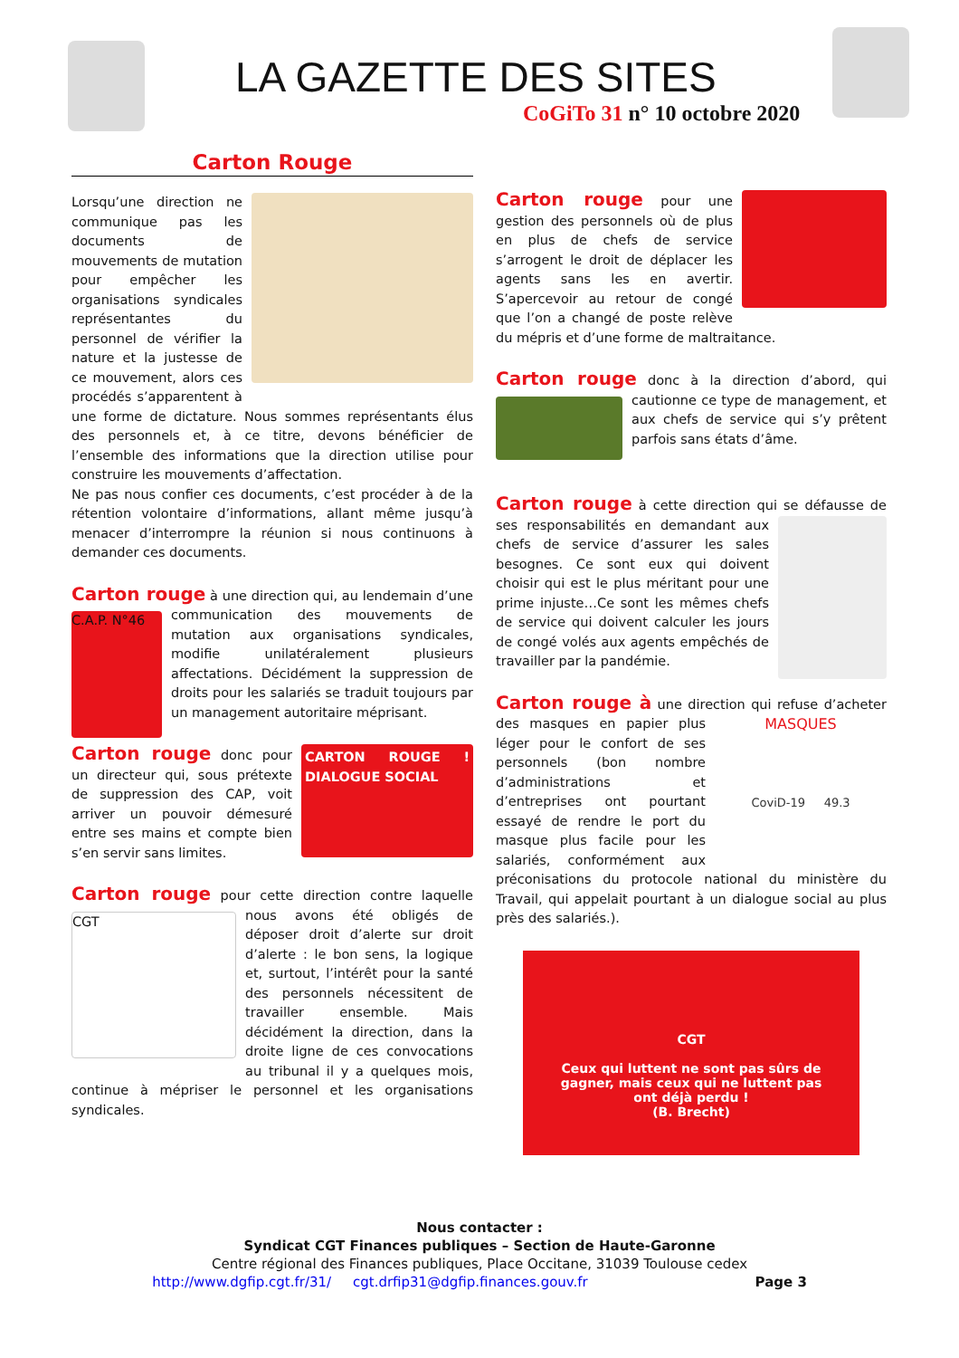LA GAZETTE DES SITES
CoGiTo 31 n° 10 octobre 2020
Carton Rouge
Lorsqu’une direction ne communique pas les documents de mouvements de mutation pour empêcher les organisations syndicales représentantes du personnel de vérifier la nature et la justesse de ce mouvement, alors ces procédés s’apparentent à une forme de dictature. Nous sommes représentants élus des personnels et, à ce titre, devons bénéficier de l’ensemble des informations que la direction utilise pour construire les mouvements d’affectation.
Ne pas nous confier ces documents, c’est procéder à de la rétention volontaire d’informations, allant même jusqu’à menacer d’interrompre la réunion si nous continuons à demander ces documents.
Carton rouge à une direction qui, au lendemain C.A.P. N°46 d’une communication des mouvements de mutation aux organisations syndicales, modifie unilatéralement plusieurs affectations. Décidément la suppression de droits pour les salariés se traduit toujours par un management autoritaire méprisant.
CARTON ROUGE ! DIALOGUE SOCIAL Carton rouge donc pour un directeur qui, sous prétexte de suppression des CAP, voit arriver un pouvoir démesuré entre ses mains et compte bien s’en servir sans limites.
Carton rouge pour cette direction contre laquelle CGT nous avons été obligés de déposer droit d’alerte sur droit d’alerte : le bon sens, la logique et, surtout, l’intérêt pour la santé des personnels nécessitent de travailler ensemble. Mais décidément la direction, dans la droite ligne de ces convocations au tribunal il y a quelques mois, continue à mépriser le personnel et les organisations syndicales.
Carton rouge pour une gestion des personnels où de plus en plus de chefs de service s’arrogent le droit de déplacer les agents sans les en avertir. S’apercevoir au retour de congé que l’on a changé de poste relève du mépris et d’une forme de maltraitance.
Carton rouge donc à la direction d’abord, qui cautionne ce type de management, et aux chefs de service qui s’y prêtent parfois sans états d’âme.
Carton rouge à cette direction qui se défausse de ses responsabilités en demandant aux chefs de service d’assurer les sales besognes. Ce sont eux qui doivent choisir qui est le plus méritant pour une prime injuste…Ce sont les mêmes chefs de service qui doivent calculer les jours de congé volés aux agents empêchés de travailler par la pandémie.
Carton rouge à une direction qui refuse d’acheter MASQUES
CoviD-19 49.3 des masques en papier plus léger pour le confort de ses personnels (bon nombre d’administrations et d’entreprises ont pourtant essayé de rendre le port du masque plus facile pour les salariés, conformément aux préconisations du protocole national du ministère du Travail, qui appelait pourtant à un dialogue social au plus près des salariés.).
CGT
Ceux qui luttent ne sont pas sûrs de gagner, mais ceux qui ne luttent pas ont déjà perdu !
(B. Brecht)
Nous contacter :
Syndicat CGT Finances publiques – Section de Haute-Garonne
Centre régional des Finances publiques, Place Occitane, 31039 Toulouse cedex
http://www.dgfip.cgt.fr/31/ cgt.drfip31@dgfip.finances.gouv.fr Page 3